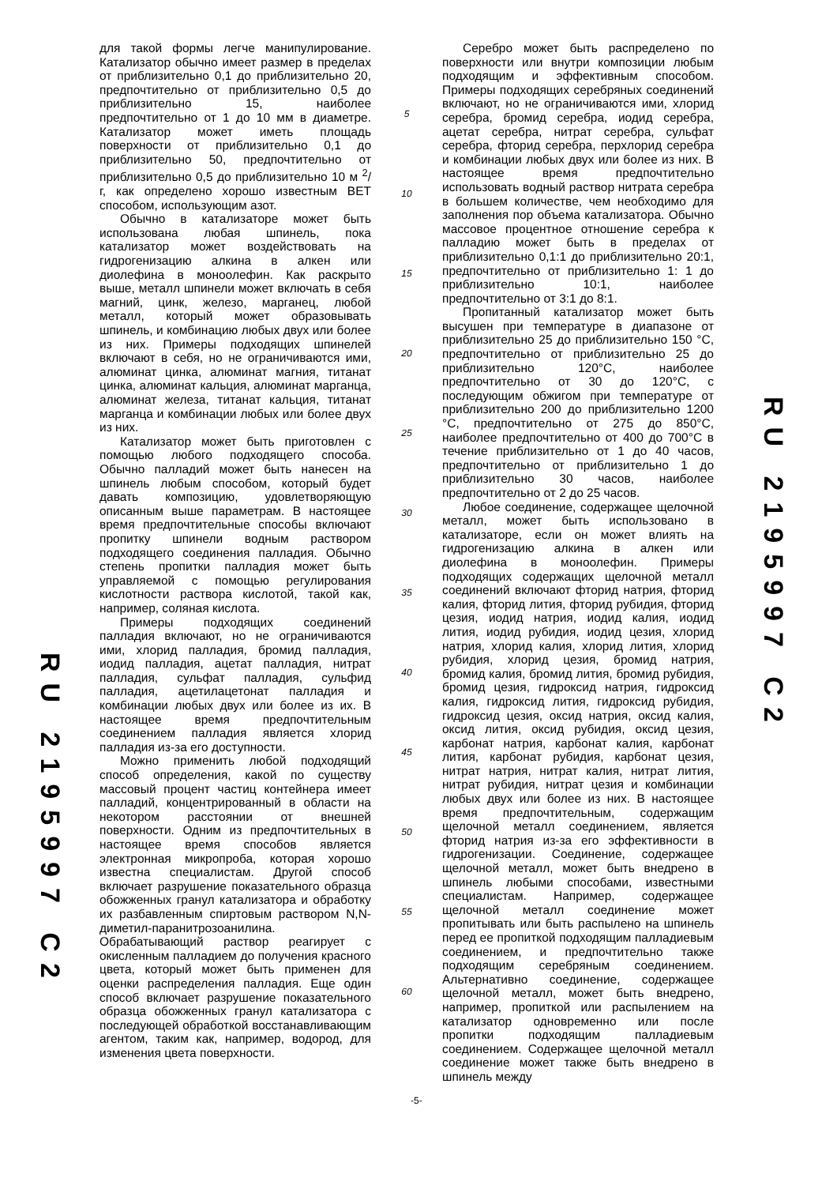RU 2195997 C2
для такой формы легче манипулирование. Катализатор обычно имеет размер в пределах от приблизительно 0,1 до приблизительно 20, предпочтительно от приблизительно 0,5 до приблизительно 15, наиболее предпочтительно от 1 до 10 мм в диаметре. Катализатор может иметь площадь поверхности от приблизительно 0,1 до приблизительно 50, предпочтительно от приблизительно 0,5 до приблизительно 10 м <sup>2</sup>/г, как определено хорошо известным BET способом, использующим азот.
Обычно в катализаторе может быть использована любая шпинель, пока катализатор может воздействовать на гидрогенизацию алкина в алкен или диолефина в моноолефин. Как раскрыто выше, металл шпинели может включать в себя магний, цинк, железо, марганец, любой металл, который может образовывать шпинель, и комбинацию любых двух или более из них. Примеры подходящих шпинелей включают в себя, но не ограничиваются ими, алюминат цинка, алюминат магния, титанат цинка, алюминат кальция, алюминат марганца, алюминат железа, титанат кальция, титанат марганца и комбинации любых или более двух из них.
Катализатор может быть приготовлен с помощью любого подходящего способа. Обычно палладий может быть нанесен на шпинель любым способом, который будет давать композицию, удовлетворяющую описанным выше параметрам. В настоящее время предпочтительные способы включают пропитку шпинели водным раствором подходящего соединения палладия. Обычно степень пропитки палладия может быть управляемой с помощью регулирования кислотности раствора кислотой, такой как, например, соляная кислота.
Примеры подходящих соединений палладия включают, но не ограничиваются ими, хлорид палладия, бромид палладия, иодид палладия, ацетат палладия, нитрат палладия, сульфат палладия, сульфид палладия, ацетилацетонат палладия и комбинации любых двух или более из их. В настоящее время предпочтительным соединением палладия является хлорид палладия из-за его доступности.
Можно применить любой подходящий способ определения, какой по существу массовый процент частиц контейнера имеет палладий, концентрированный в области на некотором расстоянии от внешней поверхности. Одним из предпочтительных в настоящее время способов является электронная микропроба, которая хорошо известна специалистам. Другой способ включает разрушение показательного образца обожженных гранул катализатора и обработку их разбавленным спиртовым раствором N,N-диметил-паранитрозоанилина. Обрабатывающий раствор реагирует с окисленным палладием до получения красного цвета, который может быть применен для оценки распределения палладия. Еще один способ включает разрушение показательного образца обожженных гранул катализатора с последующей обработкой восстанавливающим агентом, таким как, например, водород, для изменения цвета поверхности.
5
10
15
20
25
30
35
40
45
50
55
60
Серебро может быть распределено по поверхности или внутри композиции любым подходящим и эффективным способом. Примеры подходящих серебряных соединений включают, но не ограничиваются ими, хлорид серебра, бромид серебра, иодид серебра, ацетат серебра, нитрат серебра, сульфат серебра, фторид серебра, перхлорид серебра и комбинации любых двух или более из них. В настоящее время предпочтительно использовать водный раствор нитрата серебра в большем количестве, чем необходимо для заполнения пор объема катализатора. Обычно массовое процентное отношение серебра к палладию может быть в пределах от приблизительно 0,1:1 до приблизительно 20:1, предпочтительно от приблизительно 1: 1 до приблизительно 10:1, наиболее предпочтительно от 3:1 до 8:1.
Пропитанный катализатор может быть высушен при температуре в диапазоне от приблизительно 25 до приблизительно 150 °С, предпочтительно от приблизительно 25 до приблизительно 120°С, наиболее предпочтительно от 30 до 120°С, с последующим обжигом при температуре от приблизительно 200 до приблизительно 1200 °С, предпочтительно от 275 до 850°С, наиболее предпочтительно от 400 до 700°С в течение приблизительно от 1 до 40 часов, предпочтительно от приблизительно 1 до приблизительно 30 часов, наиболее предпочтительно от 2 до 25 часов.
Любое соединение, содержащее щелочной металл, может быть использовано в катализаторе, если он может влиять на гидрогенизацию алкина в алкен или диолефина в моноолефин. Примеры подходящих содержащих щелочной металл соединений включают фторид натрия, фторид калия, фторид лития, фторид рубидия, фторид цезия, иодид натрия, иодид калия, иодид лития, иодид рубидия, иодид цезия, хлорид натрия, хлорид калия, хлорид лития, хлорид рубидия, хлорид цезия, бромид натрия, бромид калия, бромид лития, бромид рубидия, бромид цезия, гидроксид натрия, гидроксид калия, гидроксид лития, гидроксид рубидия, гидроксид цезия, оксид натрия, оксид калия, оксид лития, оксид рубидия, оксид цезия, карбонат натрия, карбонат калия, карбонат лития, карбонат рубидия, карбонат цезия, нитрат натрия, нитрат калия, нитрат лития, нитрат рубидия, нитрат цезия и комбинации любых двух или более из них. В настоящее время предпочтительным, содержащим щелочной металл соединением, является фторид натрия из-за его эффективности в гидрогенизации. Соединение, содержащее щелочной металл, может быть внедрено в шпинель любыми способами, известными специалистам. Например, содержащее щелочной металл соединение может пропитывать или быть распылено на шпинель перед ее пропиткой подходящим палладиевым соединением, и предпочтительно также подходящим серебряным соединением. Альтернативно соединение, содержащее щелочной металл, может быть внедрено, например, пропиткой или распылением на катализатор одновременно или после пропитки подходящим палладиевым соединением. Содержащее щелочной металл соединение может также быть внедрено в шпинель между
RU 2195997 C2
-5-